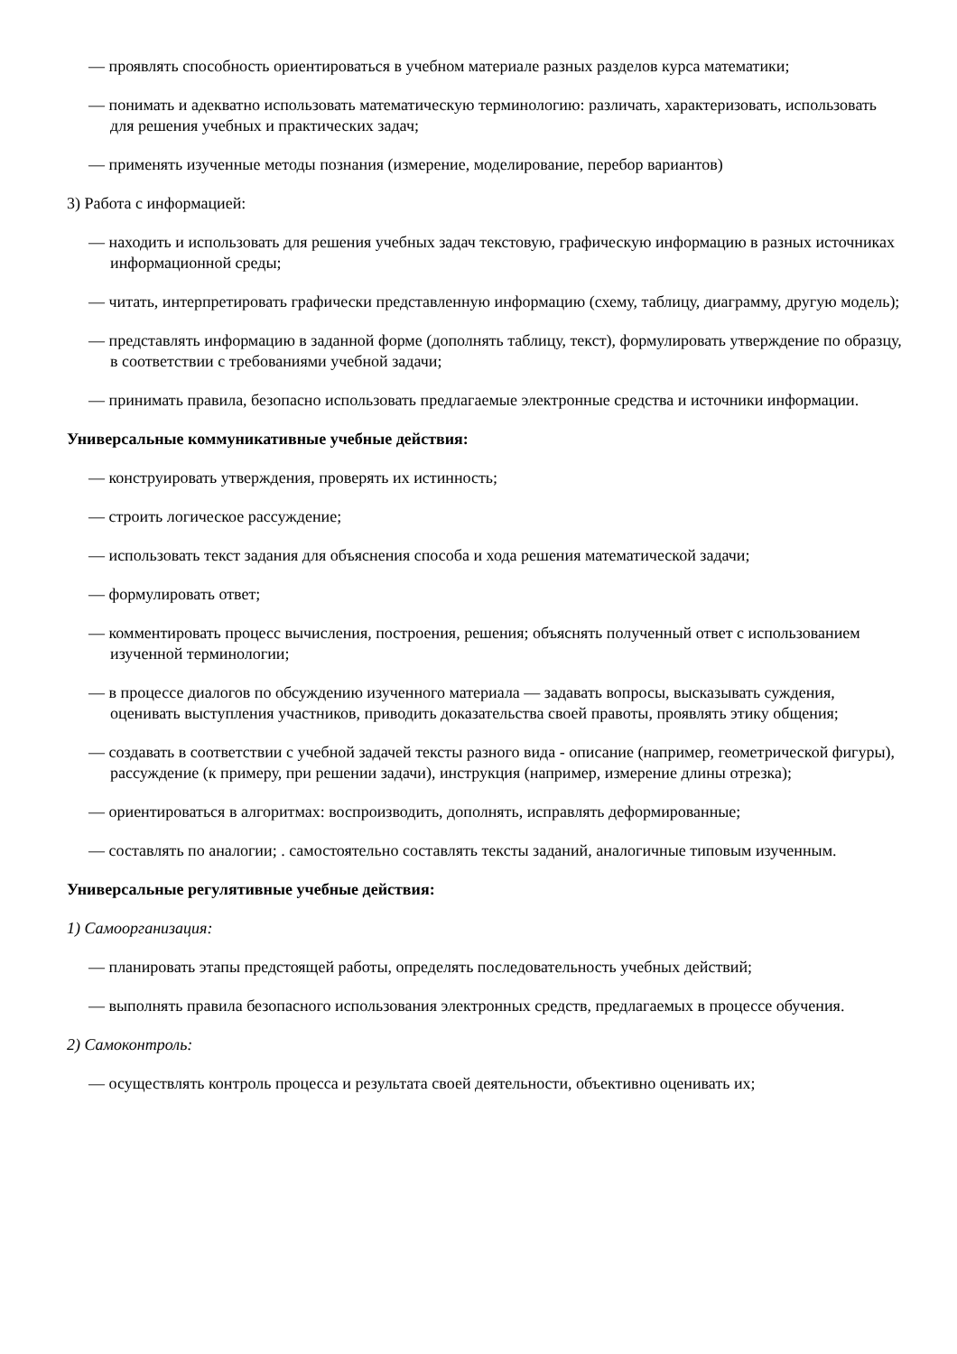— проявлять способность ориентироваться в учебном материале разных разделов курса математики;
— понимать и адекватно использовать математическую терминологию: различать, характеризовать, использовать для решения учебных и практических задач;
— применять изученные методы познания (измерение, моделирование, перебор вариантов)
3) Работа с информацией:
— находить и использовать для решения учебных задач текстовую, графическую информацию в разных источниках информационной среды;
— читать, интерпретировать графически представленную информацию (схему, таблицу, диаграмму, другую модель);
— представлять информацию в заданной форме (дополнять таблицу, текст), формулировать утверждение по образцу, в соответствии с требованиями учебной задачи;
— принимать правила, безопасно использовать предлагаемые электронные средства и источники информации.
Универсальные коммуникативные учебные действия:
— конструировать утверждения, проверять их истинность;
— строить логическое рассуждение;
— использовать текст задания для объяснения способа и хода решения математической задачи;
— формулировать ответ;
— комментировать процесс вычисления, построения, решения; объяснять полученный ответ с использованием изученной терминологии;
— в процессе диалогов по обсуждению изученного материала — задавать вопросы, высказывать суждения, оценивать выступления участников, приводить доказательства своей правоты, проявлять этику общения;
— создавать в соответствии с учебной задачей тексты разного вида - описание (например, геометрической фигуры), рассуждение (к примеру, при решении задачи), инструкция (например, измерение длины отрезка);
— ориентироваться в алгоритмах: воспроизводить, дополнять, исправлять деформированные;
— составлять по аналогии; . самостоятельно составлять тексты заданий, аналогичные типовым изученным.
Универсальные регулятивные учебные действия:
1) Самоорганизация:
— планировать этапы предстоящей работы, определять последовательность учебных действий;
— выполнять правила безопасного использования электронных средств, предлагаемых в процессе обучения.
2) Самоконтроль:
— осуществлять контроль процесса и результата своей деятельности, объективно оценивать их;